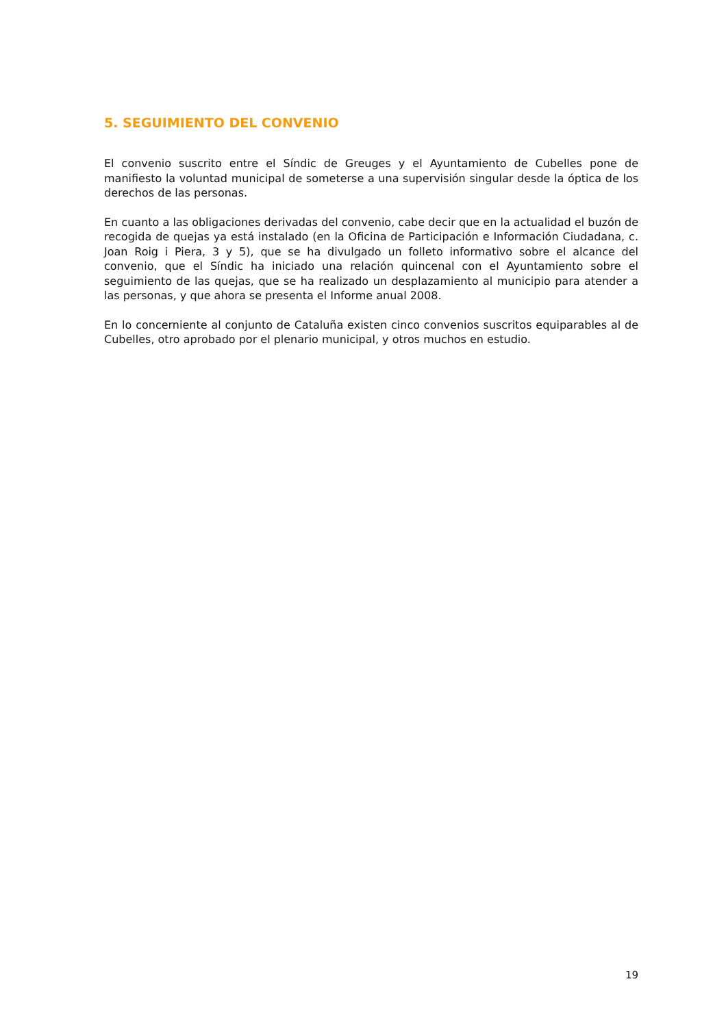5. SEGUIMIENTO DEL CONVENIO
El convenio suscrito entre el Síndic de Greuges y el Ayuntamiento de Cubelles pone de manifiesto la voluntad municipal de someterse a una supervisión singular desde la óptica de los derechos de las personas.
En cuanto a las obligaciones derivadas del convenio, cabe decir que en la actualidad el buzón de recogida de quejas ya está instalado (en la Oficina de Participación e Información Ciudadana, c. Joan Roig i Piera, 3 y 5), que se ha divulgado un folleto informativo sobre el alcance del convenio, que el Síndic ha iniciado una relación quincenal con el Ayuntamiento sobre el seguimiento de las quejas, que se ha realizado un desplazamiento al municipio para atender a las personas, y que ahora se presenta el Informe anual 2008.
En lo concerniente al conjunto de Cataluña existen cinco convenios suscritos equiparables al de Cubelles, otro aprobado por el plenario municipal, y otros muchos en estudio.
19